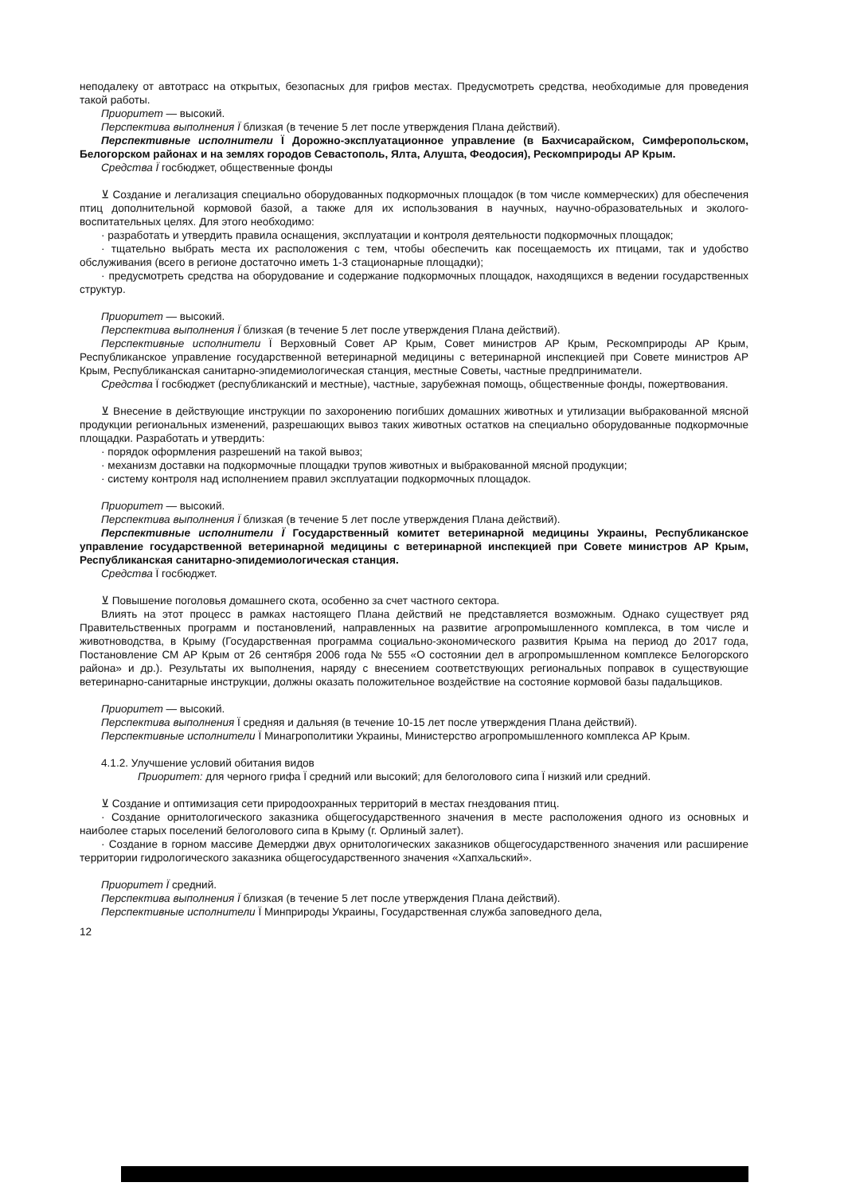неподалеку от автотрасс на открытых, безопасных для грифов местах. Предусмотреть средства, необходимые для проведения такой работы.
Приоритет — высокий.
Перспектива выполнения Ï близкая (в течение 5 лет после утверждения Плана действий).
Перспективные исполнители Ï Дорожно-эксплуатационное управление (в Бахчисарайском, Симферопольском, Белогорском районах и на землях городов Севастополь, Ялта, Алушта, Феодосия), Рескомприроды АР Крым.
Средства Ï госбюджет, общественные фонды
⊻ Создание и легализация специально оборудованных подкормочных площадок (в том числе коммерческих) для обеспечения птиц дополнительной кормовой базой, а также для их использования в научных, научно-образовательных и эколого-воспитательных целях. Для этого необходимо:
· разработать и утвердить правила оснащения, эксплуатации и контроля деятельности подкормочных площадок;
· тщательно выбрать места их расположения с тем, чтобы обеспечить как посещаемость их птицами, так и удобство обслуживания (всего в регионе достаточно иметь 1-3 стационарные площадки);
· предусмотреть средства на оборудование и содержание подкормочных площадок, находящихся в ведении государственных структур.
Приоритет — высокий.
Перспектива выполнения Ï близкая (в течение 5 лет после утверждения Плана действий).
Перспективные исполнители Ï Верховный Совет АР Крым, Совет министров АР Крым, Рескомприроды АР Крым, Республиканское управление государственной ветеринарной медицины с ветеринарной инспекцией при Совете министров АР Крым, Республиканская санитарно-эпидемиологическая станция, местные Советы, частные предприниматели.
Средства Ï госбюджет (республиканский и местные), частные, зарубежная помощь, общественные фонды, пожертвования.
⊻ Внесение в действующие инструкции по захоронению погибших домашних животных и утилизации выбракованной мясной продукции региональных изменений, разрешающих вывоз таких животных остатков на специально оборудованные подкормочные площадки. Разработать и утвердить:
· порядок оформления разрешений на такой вывоз;
· механизм доставки на подкормочные площадки трупов животных и выбракованной мясной продукции;
· систему контроля над исполнением правил эксплуатации подкормочных площадок.
Приоритет — высокий.
Перспектива выполнения Ï близкая (в течение 5 лет после утверждения Плана действий).
Перспективные исполнители Ï Государственный комитет ветеринарной медицины Украины, Республиканское управление государственной ветеринарной медицины с ветеринарной инспекцией при Совете министров АР Крым, Республиканская санитарно-эпидемиологическая станция.
Средства Ï госбюджет.
⊻ Повышение поголовья домашнего скота, особенно за счет частного сектора.
Влиять на этот процесс в рамках настоящего Плана действий не представляется возможным. Однако существует ряд Правительственных программ и постановлений, направленных на развитие агропромышленного комплекса, в том числе и животноводства, в Крыму (Государственная программа социально-экономического развития Крыма на период до 2017 года, Постановление СМ АР Крым от 26 сентября 2006 года № 555 «О состоянии дел в агропромышленном комплексе Белогорского района» и др.). Результаты их выполнения, наряду с внесением соответствующих региональных поправок в существующие ветеринарно-санитарные инструкции, должны оказать положительное воздействие на состояние кормовой базы падальщиков.
Приоритет — высокий.
Перспектива выполнения Ï средняя и дальняя (в течение 10-15 лет после утверждения Плана действий).
Перспективные исполнители Ï Минагрополитики Украины, Министерство агропромышленного комплекса АР Крым.
4.1.2. Улучшение условий обитания видов
Приоритет: для черного грифа Ï средний или высокий; для белоголового сипа Ï низкий или средний.
⊻ Создание и оптимизация сети природоохранных территорий в местах гнездования птиц.
· Создание орнитологического заказника общегосударственного значения в месте расположения одного из основных и наиболее старых поселений белоголового сипа в Крыму (г. Орлиный залет).
· Создание в горном массиве Демерджи двух орнитологических заказников общегосударственного значения или расширение территории гидрологического заказника общегосударственного значения «Хапхальский».
Приоритет Ï средний.
Перспектива выполнения Ï близкая (в течение 5 лет после утверждения Плана действий).
Перспективные исполнители Ï Минприроды Украины, Государственная служба заповедного дела,
12